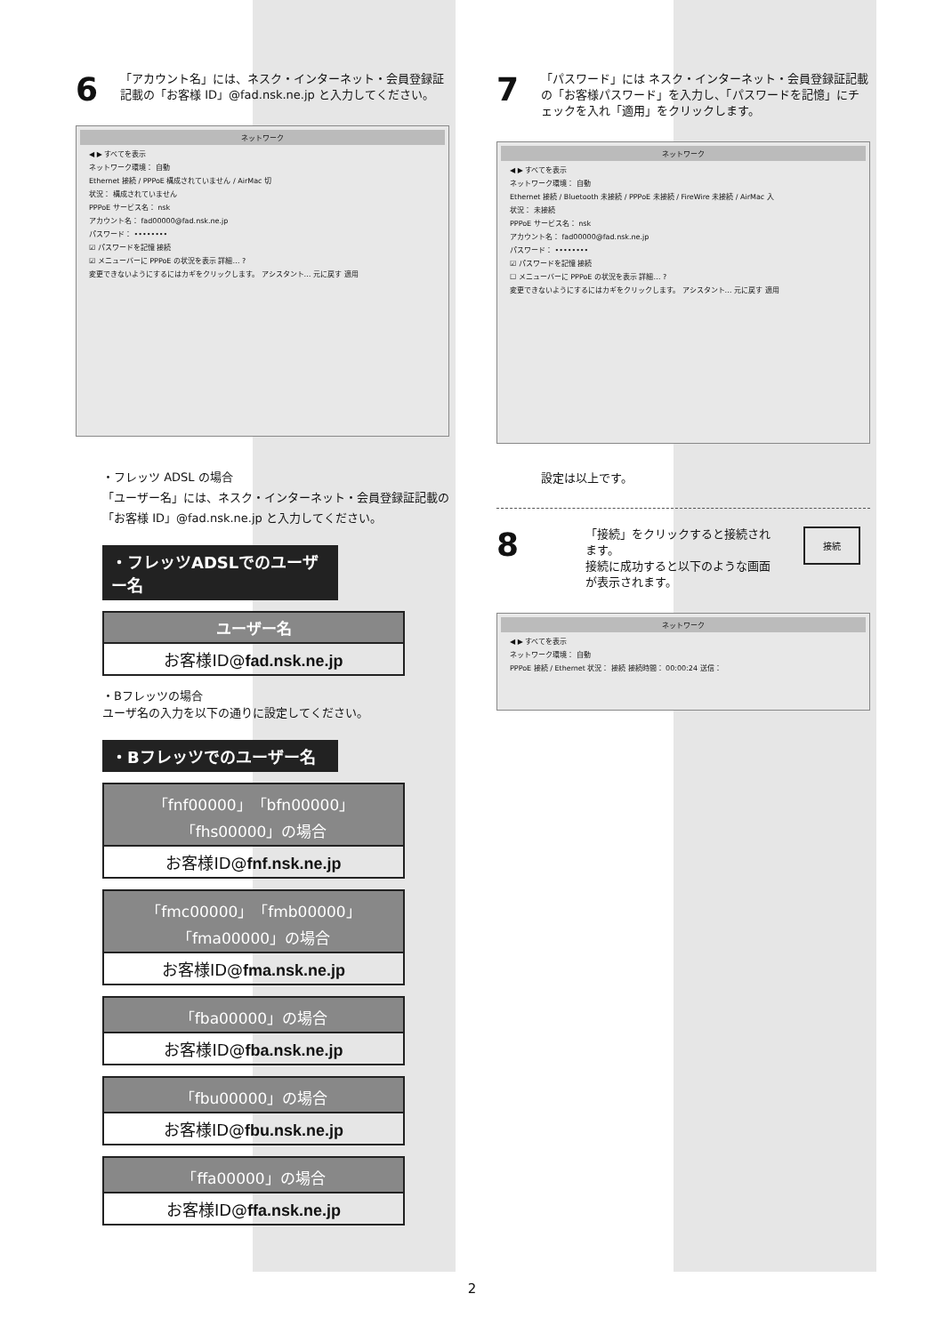6
「アカウント名」には、ネスク・インターネット・会員登録証記載の「お客様 ID」@fad.nsk.ne.jp と入力してください。
ネットワーク
◀ ▶ すべてを表示
ネットワーク環境： 自動
Ethernet 接続 / PPPoE 構成されていません / AirMac 切
状況： 構成されていません
PPPoE サービス名： nsk
アカウント名： fad00000@fad.nsk.ne.jp
パスワード： ••••••••
☑ パスワードを記憶 接続
☑ メニューバーに PPPoE の状況を表示 詳細… ?
変更できないようにするにはカギをクリックします。 アシスタント… 元に戻す 適用
・フレッツ ADSL の場合
「ユーザー名」には、ネスク・インターネット・会員登録証記載の「お客様 ID」@fad.nsk.ne.jp と入力してください。
・フレッツADSLでのユーザー名
| ユーザー名 |
| --- |
| お客様ID@ fad.nsk.ne.jp |
・Bフレッツの場合
ユーザ名の入力を以下の通りに設定してください。
・Bフレッツでのユーザー名
| 「fnf00000」「bfn00000」「fhs00000」の場合 |
| --- |
| お客様ID@ fnf.nsk.ne.jp |
| 「fmc00000」「fmb00000」「fma00000」の場合 |
| --- |
| お客様ID@ fma.nsk.ne.jp |
| 「fba00000」の場合 |
| --- |
| お客様ID@ fba.nsk.ne.jp |
| 「fbu00000」の場合 |
| --- |
| お客様ID@ fbu.nsk.ne.jp |
| 「ffa00000」の場合 |
| --- |
| お客様ID@ ffa.nsk.ne.jp |
7
「パスワード」には ネスク・インターネット・会員登録証記載の「お客様パスワード」を入力し、「パスワードを記憶」にチェックを入れ「適用」をクリックします。
ネットワーク
◀ ▶ すべてを表示
ネットワーク環境： 自動
Ethernet 接続 / Bluetooth 未接続 / PPPoE 未接続 / FireWire 未接続 / AirMac 入
状況： 未接続
PPPoE サービス名： nsk
アカウント名： fad00000@fad.nsk.ne.jp
パスワード： ••••••••
☑ パスワードを記憶 接続
☐ メニューバーに PPPoE の状況を表示 詳細… ?
変更できないようにするにはカギをクリックします。 アシスタント… 元に戻す 適用
設定は以上です。
8
「接続」をクリックすると接続されます。
接続に成功すると以下のような画面が表示されます。
接続
ネットワーク
◀ ▶ すべてを表示
ネットワーク環境： 自動
PPPoE 接続 / Ethernet 状況： 接続 接続時間： 00:00:24 送信：
2